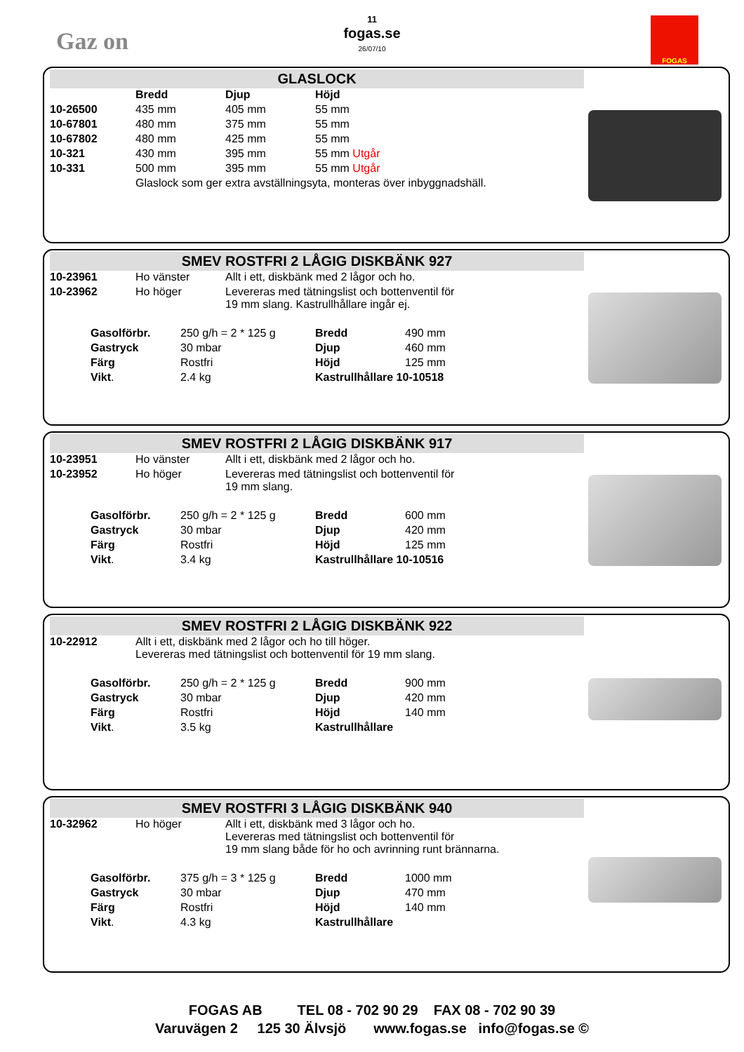Gaz on
11
fogas.se
26/07/10
FOGAS
GLASLOCK
| | Bredd | Djup | Höjd |
| 10-26500 | 435 mm | 405 mm | 55 mm |
| 10-67801 | 480 mm | 375 mm | 55 mm |
| 10-67802 | 480 mm | 425 mm | 55 mm |
| 10-321 | 430 mm | 395 mm | 55 mm Utgår |
| 10-331 | 500 mm | 395 mm | 55 mm Utgår |
| | Glaslock som ger extra avställningsyta, monteras över inbyggnadshäll. | | |
SMEV ROSTFRI 2 LÅGIG DISKBÄNK 927
| 10-23961 | Ho vänster | Allt i ett, diskbänk med 2 lågor och ho. |
| 10-23962 | Ho höger | Levereras med tätningslist och bottenventil för 19 mm slang. Kastrullhållare ingår ej. |
| Gasolförbr. | 250 g/h = 2 * 125 g | Bredd | 490 mm |
| Gastryck | 30 mbar | Djup | 460 mm |
| Färg | Rostfri | Höjd | 125 mm |
| Vikt . | 2.4 kg | Kastrullhållare 10-10518 | |
SMEV ROSTFRI 2 LÅGIG DISKBÄNK 917
| 10-23951 | Ho vänster | Allt i ett, diskbänk med 2 lågor och ho. |
| 10-23952 | Ho höger | Levereras med tätningslist och bottenventil för 19 mm slang. |
| Gasolförbr. | 250 g/h = 2 * 125 g | Bredd | 600 mm |
| Gastryck | 30 mbar | Djup | 420 mm |
| Färg | Rostfri | Höjd | 125 mm |
| Vikt . | 3.4 kg | Kastrullhållare 10-10516 | |
SMEV ROSTFRI 2 LÅGIG DISKBÄNK 922
| 10-22912 | Allt i ett, diskbänk med 2 lågor och ho till höger. Levereras med tätningslist och bottenventil för 19 mm slang. |
| Gasolförbr. | 250 g/h = 2 * 125 g | Bredd | 900 mm |
| Gastryck | 30 mbar | Djup | 420 mm |
| Färg | Rostfri | Höjd | 140 mm |
| Vikt . | 3.5 kg | Kastrullhållare | |
SMEV ROSTFRI 3 LÅGIG DISKBÄNK 940
| 10-32962 | Ho höger | Allt i ett, diskbänk med 3 lågor och ho. Levereras med tätningslist och bottenventil för 19 mm slang både för ho och avrinning runt brännarna. |
| Gasolförbr. | 375 g/h = 3 * 125 g | Bredd | 1000 mm |
| Gastryck | 30 mbar | Djup | 470 mm |
| Färg | Rostfri | Höjd | 140 mm |
| Vikt . | 4.3 kg | Kastrullhållare | |
FOGAS AB TEL 08 - 702 90 29 FAX 08 - 702 90 39
Varuvägen 2 125 30 Älvsjö www.fogas.se info@fogas.se ©